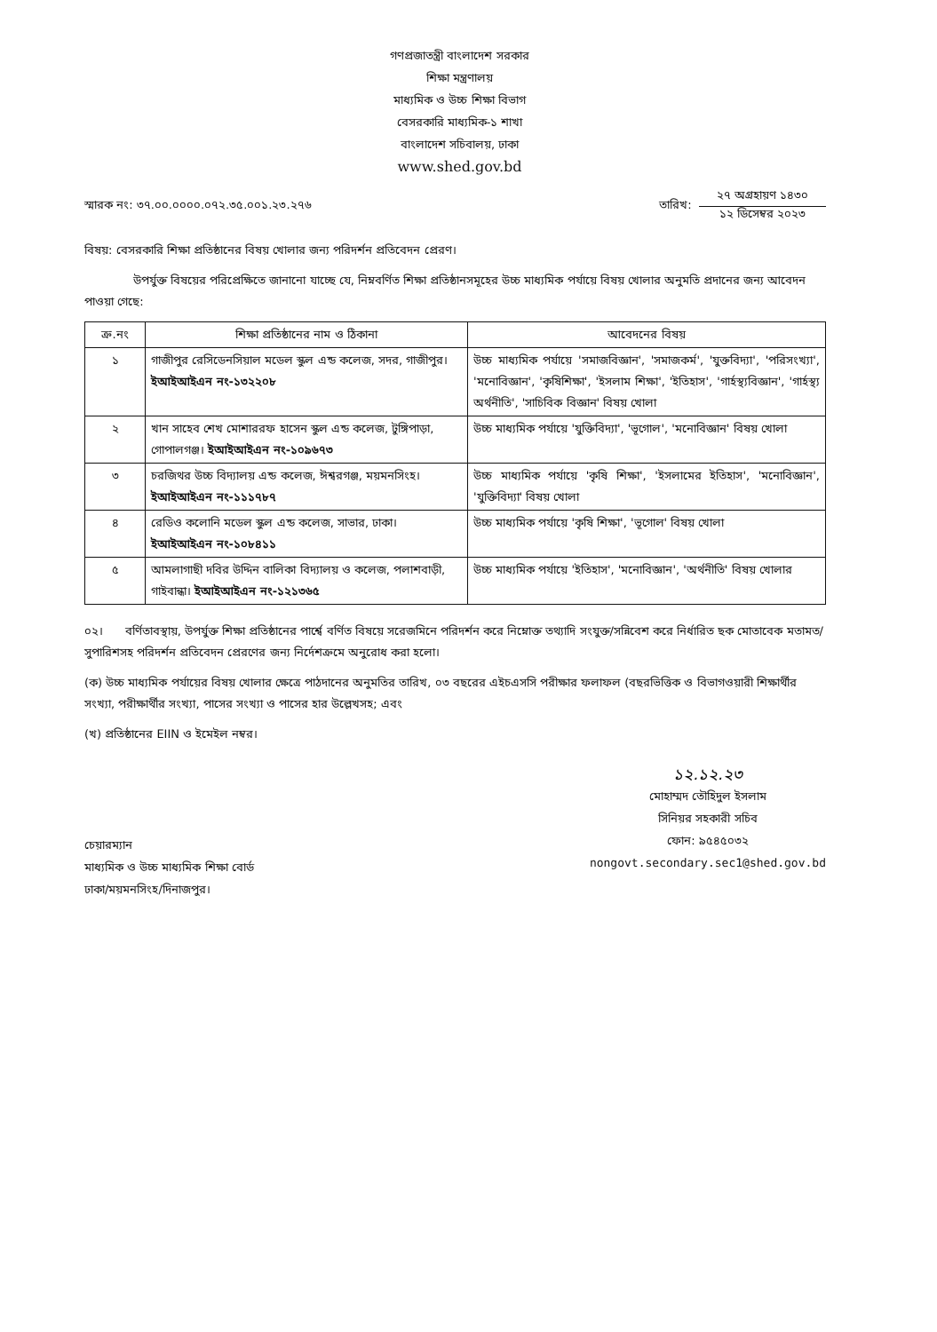গণপ্রজাতন্ত্রী বাংলাদেশ সরকার
শিক্ষা মন্ত্রণালয়
মাধ্যমিক ও উচ্চ শিক্ষা বিভাগ
বেসরকারি মাধ্যমিক-১ শাখা
বাংলাদেশ সচিবালয়, ঢাকা
www.shed.gov.bd
স্মারক নং: ৩৭.০০.০০০০.০৭২.৩৫.০০১.২৩.২৭৬
তারিখ:
২৭ অগ্রহায়ণ ১৪৩০
১২ ডিসেম্বর ২০২৩
বিষয়: বেসরকারি শিক্ষা প্রতিষ্ঠানের বিষয় খোলার জন্য পরিদর্শন প্রতিবেদন প্রেরণ।
উপর্যুক্ত বিষয়ের পরিপ্রেক্ষিতে জানানো যাচ্ছে যে, নিম্নবর্ণিত শিক্ষা প্রতিষ্ঠানসমূহের উচ্চ মাধ্যমিক পর্যায়ে বিষয় খোলার অনুমতি প্রদানের জন্য আবেদন পাওয়া গেছে:
| ক্র.নং | শিক্ষা প্রতিষ্ঠানের নাম ও ঠিকানা | আবেদনের বিষয় |
| --- | --- | --- |
| ১ | গাজীপুর রেসিডেনসিয়াল মডেল স্কুল এন্ড কলেজ, সদর, গাজীপুর। ইআইআইএন নং-১৩২২০৮ | উচ্চ মাধ্যমিক পর্যায়ে 'সমাজবিজ্ঞান', 'সমাজকর্ম', 'যুক্তবিদ্যা', 'পরিসংখ্যা', 'মনোবিজ্ঞান', 'কৃষিশিক্ষা', 'ইসলাম শিক্ষা', 'ইতিহাস', 'গার্হস্থ্যবিজ্ঞান', 'গার্হস্থ্য অর্থনীতি', 'সাচিবিক বিজ্ঞান' বিষয় খোলা |
| ২ | খান সাহেব শেখ মোশাররফ হাসেন স্কুল এন্ড কলেজ, টুঙ্গিপাড়া, গোপালগঞ্জ। ইআইআইএন নং-১০৯৬৭৩ | উচ্চ মাধ্যমিক পর্যায়ে 'যুক্তিবিদ্যা', 'ভূগোল', 'মনোবিজ্ঞান' বিষয় খোলা |
| ৩ | চরজিথর উচ্চ বিদ্যালয় এন্ড কলেজ, ঈশ্বরগঞ্জ, ময়মনসিংহ। ইআইআইএন নং-১১১৭৮৭ | উচ্চ মাধ্যমিক পর্যায়ে 'কৃষি শিক্ষা', 'ইসলামের ইতিহাস', 'মনোবিজ্ঞান', 'যুক্তিবিদ্যা' বিষয় খোলা |
| ৪ | রেডিও কলোনি মডেল স্কুল এন্ড কলেজ, সাভার, ঢাকা। ইআইআইএন নং-১০৮৪১১ | উচ্চ মাধ্যমিক পর্যায়ে 'কৃষি শিক্ষা', 'ভূগোল' বিষয় খোলা |
| ৫ | আমলাগাছী দবির উদ্দিন বালিকা বিদ্যালয় ও কলেজ, পলাশবাড়ী, গাইবান্ধা। ইআইআইএন নং-১২১৩৬৫ | উচ্চ মাধ্যমিক পর্যায়ে 'ইতিহাস', 'মনোবিজ্ঞান', 'অর্থনীতি' বিষয় খোলার |
০২। বর্ণিতাবস্থায়, উপর্যুক্ত শিক্ষা প্রতিষ্ঠানের পার্শ্বে বর্ণিত বিষয়ে সরেজমিনে পরিদর্শন করে নিম্নোক্ত তথ্যাদি সংযুক্ত/সন্নিবেশ করে নির্ধারিত ছক মোতাবেক মতামত/সুপারিশসহ পরিদর্শন প্রতিবেদন প্রেরণের জন্য নির্দেশক্রমে অনুরোধ করা হলো।
(ক) উচ্চ মাধ্যমিক পর্যায়ের বিষয় খোলার ক্ষেত্রে পাঠদানের অনুমতির তারিখ, ০৩ বছরের এইচএসসি পরীক্ষার ফলাফল (বছরভিত্তিক ও বিভাগওয়ারী শিক্ষার্থীর সংখ্যা, পরীক্ষার্থীর সংখ্যা, পাসের সংখ্যা ও পাসের হার উল্লেখসহ; এবং
(খ) প্রতিষ্ঠানের EIIN ও ইমেইল নম্বর।
চেয়ারম্যান
মাধ্যমিক ও উচ্চ মাধ্যমিক শিক্ষা বোর্ড
ঢাকা/ময়মনসিংহ/দিনাজপুর।
১২.১২.২৩
মোহাম্মদ তৌহিদুল ইসলাম
সিনিয়র সহকারী সচিব
ফোন: ৯৫৪৫০৩২
nongovt.secondary.sec1@shed.gov.bd